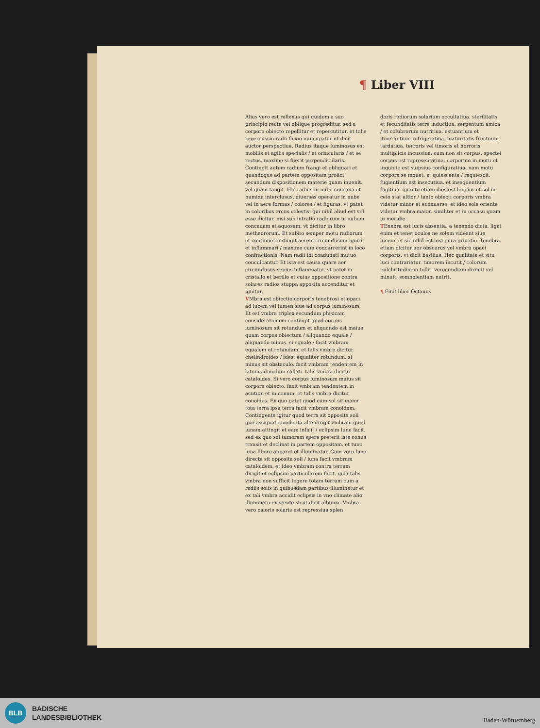¶ Liber VIII
Alius vero est reflexus qui quidem a suo principio recte vel oblique progreditur. sed a corpore obiecto repellitur et repercutitur. et talis repercussio radii flexio nuncupatur ut dicit auctor perspectiue. Radius itaque luminosus est mobilis et agilis specialis / et orbicularis / et se rectus. maxime si fuerit perpendicularis. Contingit autem radium frangi et obliquari et quandoque ad partem oppositam proiici secundum dispositionem materie quam inuenit. vel quam tangit. Hic radius in nube concaua et humida interclusus. diuersas operatur in nube vel in aere formas / colores / et figuras. vt patet in coloribus arcus celestis. qui nihil aliud est vel esse dicitur. nisi sub intratio radiorum in nubem concauam et aquosam. vt dicitur in libro metheororum. Et subito semper motu radiorum et continuo contingit aerem circumfusum igniri et inflammari / maxime cum concurrerint in loco confractionis. Nam radii ibi coadunati mutuo conculcantur. Et ista est causa quare aer circumfusus sepius inflammatur. vt patet in cristallo et berillo et cuius oppositione contra solares radios stuppa apposita accenditur et ignitur.
VMbra est obiectio corporis tenebrosi et opaci ad lucem vel lumen siue ad corpus luminosum. Et est vmbra triplex secundum phisicam considerationem contingit quod corpus luminosum sit rotundum et aliquando est maius quam corpus obiectum / aliquando equale / aliquando minus. si equale / facit vmbram equalem et rotundam. et talis vmbra dicitur chelindroides / idest equaliter rotundum. si minus sit obstaculo. facit vmbram tendentem in latum admodum callati. talis vmbra dicitur cataloides. Si vero corpus luminosum maius sit corpore obiecto. facit vmbram tendentem in acutum et in conum. et talis vmbra dicitur conoides. Ex quo patet quod cum sol sit maior tota terra ipsa terra facit vmbram conoidem. Contingente igitur quod terra sit opposita soli que assignato modo ita alte dirigit vmbram quod lunam attingit et eam inficit / eclipsim lune facit. sed ex quo sol tumorem spere preterit iste conus transit et declinat in partem oppositam. et tunc luna libere apparet et illuminatur. Cum vero luna directe sit opposita soli / luna facit vmbram cataloidem. et ideo vmbram contra terram dirigit et eclipsim particularem facit. quia talis vmbra non sufficit tegere totam terram cum a radiis solis in quibusdam partibus illuminetur et ex tali vmbra accidit eclipsis in vno climate alio illuminato existente sicut dicit albuma. Vmbra vero caloris solaris est repressiua splen
doris radiorum solarium occultatiua. sterilitatis et fecunditatis terre inductiua. serpentum amica / et colubrorum nutritiua. estuantium et itinerantium refrigeratiua. maturitatis fructuum tardatiua. terroris vel timoris et horroris multiplicis incussiua. cum non sit corpus. spectei corpus est representatiua. corporum in motu et inquiete est suipsius configuratiua. nam motu corpore se mouet. et quiescente / requiescit. fugientium est insecutiua. et insequentium fugitiua. quanto etiam dies est longior et sol in celo stat altior / tanto obiecti corporis vmbra videtur minor et econuerso. et ideo sole oriente videtur vmbra maior. similiter et in occasu quam in meridie.
TEnebra est lucis absentia. a tenendo dicta. ligat enim et tenet oculos ne solem videant siue lucem. et sic nihil est nisi pura priuatio. Tenebra etiam dicitur aer obscurus vel vmbra opaci corporis. vt dicit basilius. Hec qualitate et situ luci contrariatur. timorem incutit / colorum pulchritudinem tollit. verecundiam dirimit vel minuit. somnolentiam nutrit.
¶ Finit liber Octauus
BLB
BADISCHE
LANDESBIBLIOTHEK
Baden-Württemberg